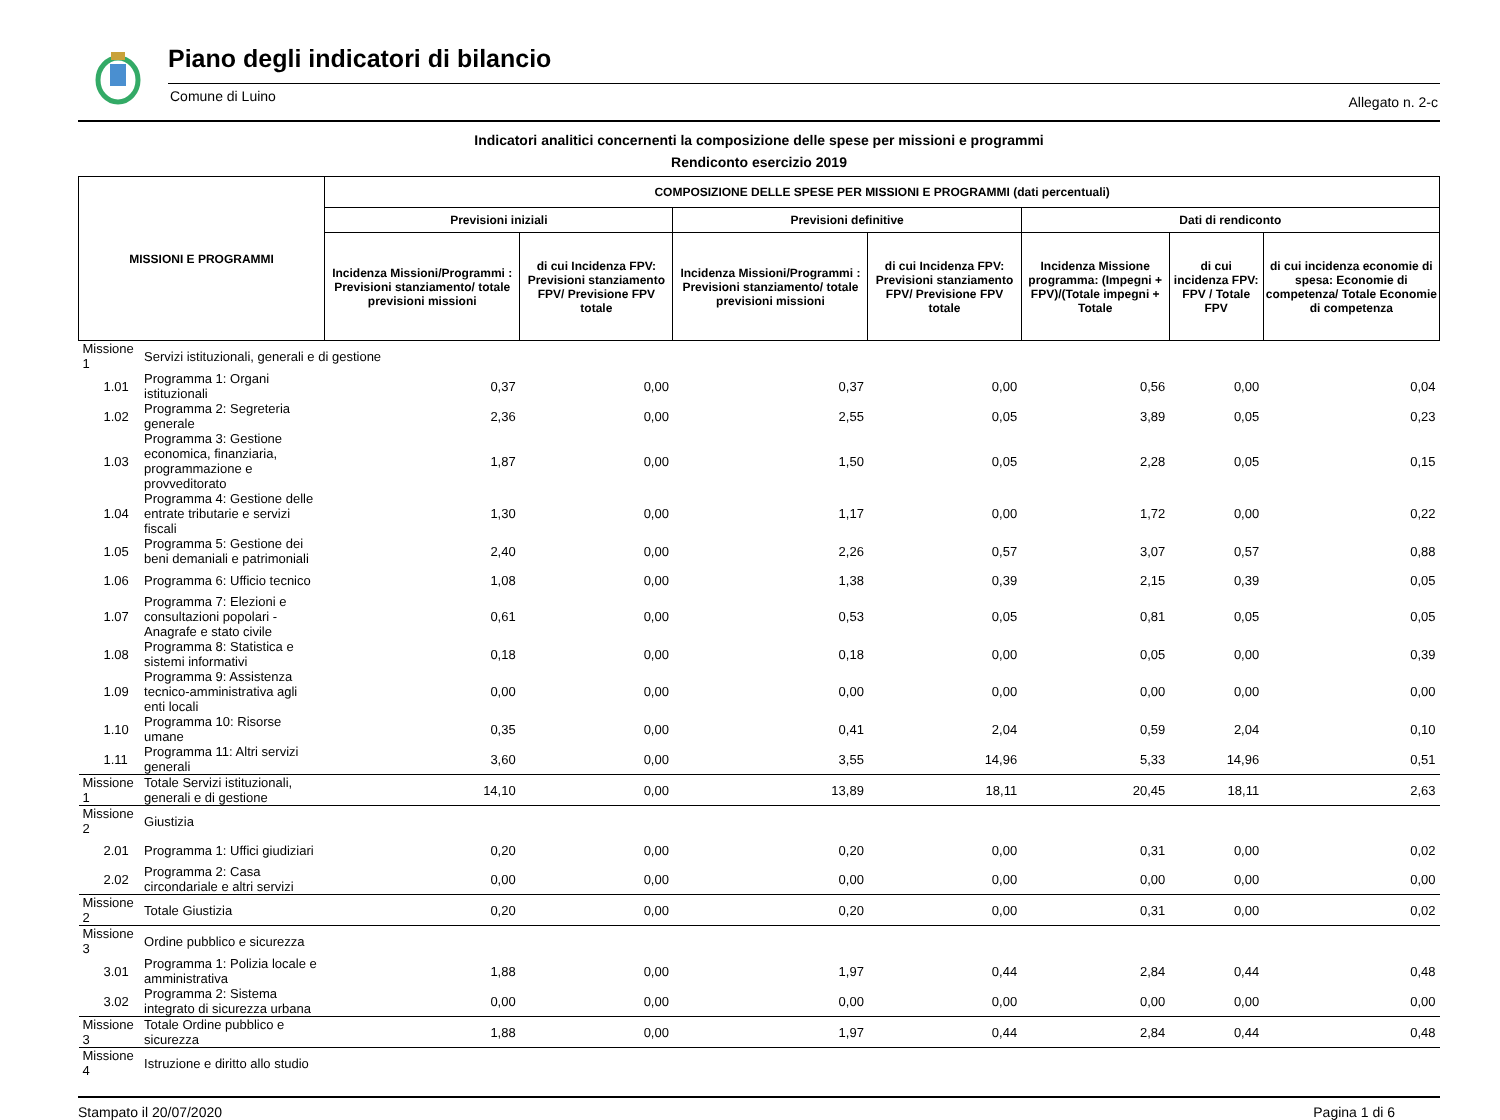Piano degli indicatori di bilancio
Comune di Luino Allegato n. 2-c
Indicatori analitici concernenti la composizione delle spese per missioni e programmi
Rendiconto esercizio 2019
| MISSIONI E PROGRAMMI | | COMPOSIZIONE DELLE SPESE PER MISSIONI E PROGRAMMI (dati percentuali) | | | | | | |
| --- | --- | --- | --- | --- | --- | --- | --- | --- |
| | | Previsioni iniziali | | Previsioni definitive | | Dati di rendiconto | | |
| | | Incidenza Missioni/Programmi : Previsioni stanziamento/ totale previsioni missioni | di cui Incidenza FPV: Previsioni stanziamento FPV/ Previsione FPV totale | Incidenza Missioni/Programmi : Previsioni stanziamento/ totale previsioni missioni | di cui Incidenza FPV: Previsioni stanziamento FPV/ Previsione FPV totale | Incidenza Missione programma: (Impegni + FPV)/(Totale impegni + Totale | di cui incidenza FPV: FPV / Totale FPV | di cui incidenza economie di spesa: Economie di competenza/ Totale Economie di competenza |
| Missione 1 | Servizi istituzionali, generali e di gestione | | | | | | | |
| 1.01 | Programma 1: Organi istituzionali | 0,37 | 0,00 | 0,37 | 0,00 | 0,56 | 0,00 | 0,04 |
| 1.02 | Programma 2: Segreteria generale | 2,36 | 0,00 | 2,55 | 0,05 | 3,89 | 0,05 | 0,23 |
| 1.03 | Programma 3: Gestione economica, finanziaria, programmazione e provveditorato | 1,87 | 0,00 | 1,50 | 0,05 | 2,28 | 0,05 | 0,15 |
| 1.04 | Programma 4: Gestione delle entrate tributarie e servizi fiscali | 1,30 | 0,00 | 1,17 | 0,00 | 1,72 | 0,00 | 0,22 |
| 1.05 | Programma 5: Gestione dei beni demaniali e patrimoniali | 2,40 | 0,00 | 2,26 | 0,57 | 3,07 | 0,57 | 0,88 |
| 1.06 | Programma 6: Ufficio tecnico | 1,08 | 0,00 | 1,38 | 0,39 | 2,15 | 0,39 | 0,05 |
| 1.07 | Programma 7: Elezioni e consultazioni popolari - Anagrafe e stato civile | 0,61 | 0,00 | 0,53 | 0,05 | 0,81 | 0,05 | 0,05 |
| 1.08 | Programma 8: Statistica e sistemi informativi | 0,18 | 0,00 | 0,18 | 0,00 | 0,05 | 0,00 | 0,39 |
| 1.09 | Programma 9: Assistenza tecnico-amministrativa agli enti locali | 0,00 | 0,00 | 0,00 | 0,00 | 0,00 | 0,00 | 0,00 |
| 1.10 | Programma 10: Risorse umane | 0,35 | 0,00 | 0,41 | 2,04 | 0,59 | 2,04 | 0,10 |
| 1.11 | Programma 11: Altri servizi generali | 3,60 | 0,00 | 3,55 | 14,96 | 5,33 | 14,96 | 0,51 |
| Missione 1 | Totale Servizi istituzionali, generali e di gestione | 14,10 | 0,00 | 13,89 | 18,11 | 20,45 | 18,11 | 2,63 |
| Missione 2 | Giustizia | | | | | | | |
| 2.01 | Programma 1: Uffici giudiziari | 0,20 | 0,00 | 0,20 | 0,00 | 0,31 | 0,00 | 0,02 |
| 2.02 | Programma 2: Casa circondariale e altri servizi | 0,00 | 0,00 | 0,00 | 0,00 | 0,00 | 0,00 | 0,00 |
| Missione 2 | Totale Giustizia | 0,20 | 0,00 | 0,20 | 0,00 | 0,31 | 0,00 | 0,02 |
| Missione 3 | Ordine pubblico e sicurezza | | | | | | | |
| 3.01 | Programma 1: Polizia locale e amministrativa | 1,88 | 0,00 | 1,97 | 0,44 | 2,84 | 0,44 | 0,48 |
| 3.02 | Programma 2: Sistema integrato di sicurezza urbana | 0,00 | 0,00 | 0,00 | 0,00 | 0,00 | 0,00 | 0,00 |
| Missione 3 | Totale Ordine pubblico e sicurezza | 1,88 | 0,00 | 1,97 | 0,44 | 2,84 | 0,44 | 0,48 |
| Missione 4 | Istruzione e diritto allo studio | | | | | | | |
Stampato il 20/07/2020 Pagina 1 di 6